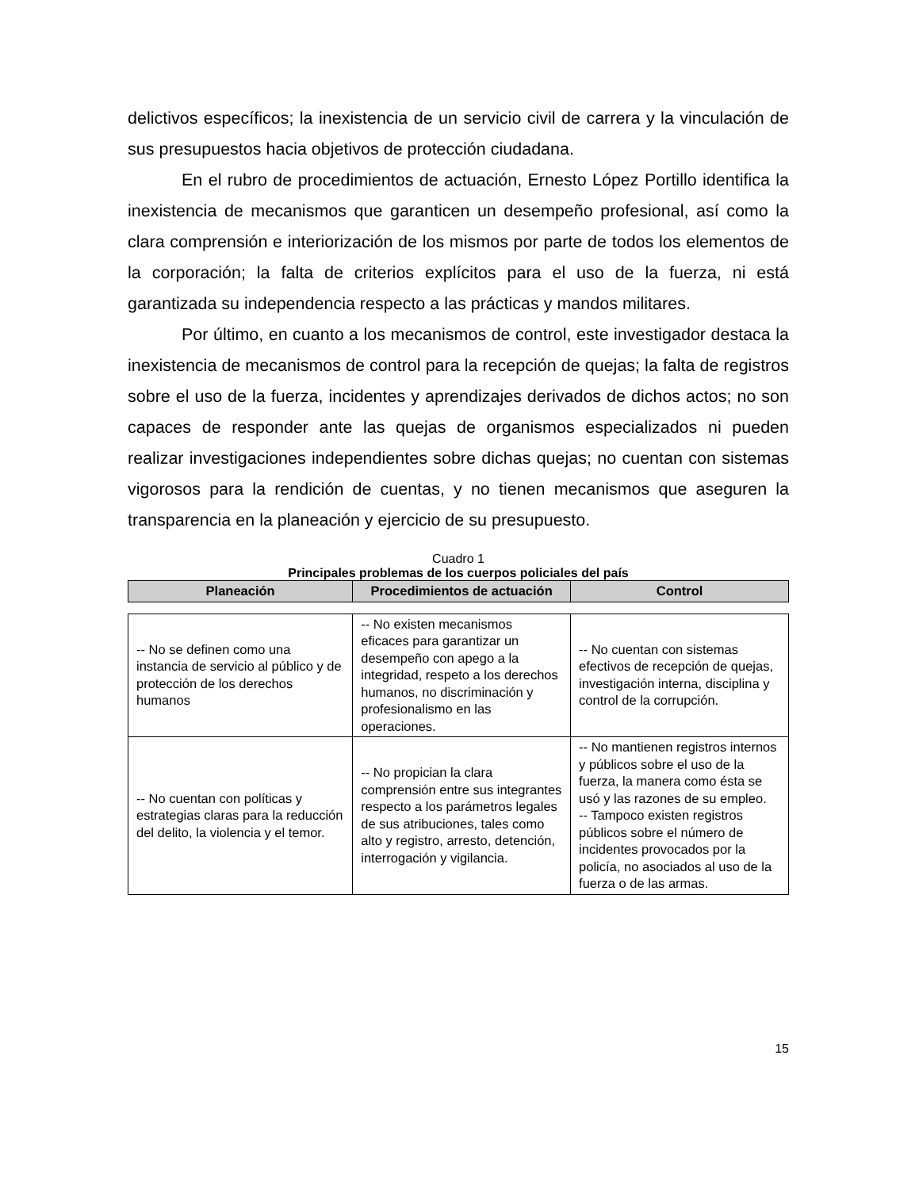delictivos específicos; la inexistencia de un servicio civil de carrera y la vinculación de sus presupuestos hacia objetivos de protección ciudadana.
En el rubro de procedimientos de actuación, Ernesto López Portillo identifica la inexistencia de mecanismos que garanticen un desempeño profesional, así como la clara comprensión e interiorización de los mismos por parte de todos los elementos de la corporación; la falta de criterios explícitos para el uso de la fuerza, ni está garantizada su independencia respecto a las prácticas y mandos militares.
Por último, en cuanto a los mecanismos de control, este investigador destaca la inexistencia de mecanismos de control para la recepción de quejas; la falta de registros sobre el uso de la fuerza, incidentes y aprendizajes derivados de dichos actos; no son capaces de responder ante las quejas de organismos especializados ni pueden realizar investigaciones independientes sobre dichas quejas; no cuentan con sistemas vigorosos para la rendición de cuentas, y no tienen mecanismos que aseguren la transparencia en la planeación y ejercicio de su presupuesto.
Cuadro 1
Principales problemas de los cuerpos policiales del país
| Planeación | Procedimientos de actuación | Control |
| --- | --- | --- |
| -- No se definen como una instancia de servicio al público y de protección de los derechos humanos | -- No existen mecanismos eficaces para garantizar un desempeño con apego a la integridad, respeto a los derechos humanos, no discriminación y profesionalismo en las operaciones. | -- No cuentan con sistemas efectivos de recepción de quejas, investigación interna, disciplina y control de la corrupción. |
| -- No cuentan con políticas y estrategias claras para la reducción del delito, la violencia y el temor. | -- No propician la clara comprensión entre sus integrantes respecto a los parámetros legales de sus atribuciones, tales como alto y registro, arresto, detención, interrogación y vigilancia. | -- No mantienen registros internos y públicos sobre el uso de la fuerza, la manera como ésta se usó y las razones de su empleo. -- Tampoco existen registros públicos sobre el número de incidentes provocados por la policía, no asociados al uso de la fuerza o de las armas. |
15